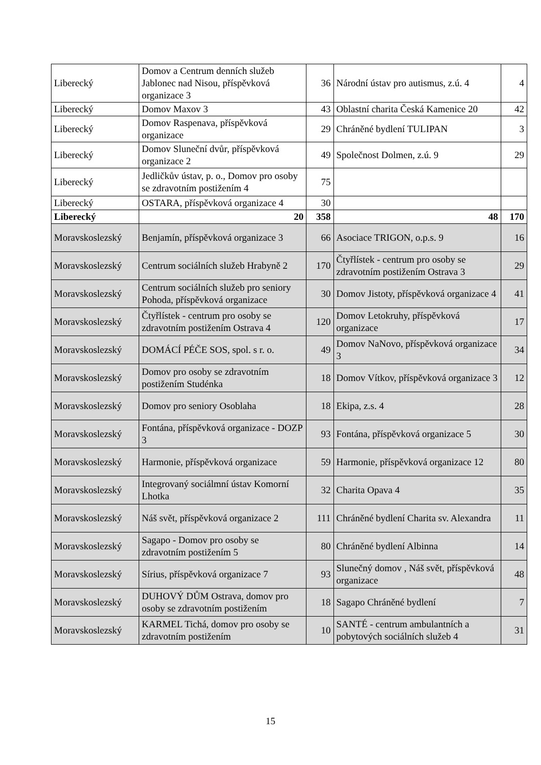| Liberecký | Domov a Centrum denních služeb Jablonec nad Nisou, příspěvková organizace 3 | 36 | Národní ústav pro autismus, z.ú. 4 | 4 |
| Liberecký | Domov Maxov 3 | 43 | Oblastní charita Česká Kamenice 20 | 42 |
| Liberecký | Domov Raspenava, příspěvková organizace | 29 | Chráněné bydlení TULIPAN | 3 |
| Liberecký | Domov Sluneční dvůr, příspěvková organizace 2 | 49 | Společnost Dolmen, z.ú. 9 | 29 |
| Liberecký | Jedličkův ústav, p. o., Domov pro osoby se zdravotním postižením 4 | 75 | | |
| Liberecký | OSTARA, příspěvková organizace 4 | 30 | | |
| Liberecký | 20 | 358 | 48 | 170 |
| Moravskoslezský | Benjamín, příspěvková organizace 3 | 66 | Asociace TRIGON, o.p.s. 9 | 16 |
| Moravskoslezský | Centrum sociálních služeb Hrabyně 2 | 170 | Čtyřlístek - centrum pro osoby se zdravotním postižením Ostrava 3 | 29 |
| Moravskoslezský | Centrum sociálních služeb pro seniory Pohoda, příspěvková organizace | 30 | Domov Jistoty, příspěvková organizace 4 | 41 |
| Moravskoslezský | Čtyřlístek - centrum pro osoby se zdravotním postižením Ostrava 4 | 120 | Domov Letokruhy, příspěvková organizace | 17 |
| Moravskoslezský | DOMÁCÍ PÉČE SOS, spol. s r. o. | 49 | Domov NaNovo, příspěvková organizace 3 | 34 |
| Moravskoslezský | Domov pro osoby se zdravotním postižením Studénka | 18 | Domov Vítkov, příspěvková organizace 3 | 12 |
| Moravskoslezský | Domov pro seniory Osoblaha | 18 | Ekipa, z.s. 4 | 28 |
| Moravskoslezský | Fontána, příspěvková organizace - DOZP 3 | 93 | Fontána, příspěvková organizace 5 | 30 |
| Moravskoslezský | Harmonie, příspěvková organizace | 59 | Harmonie, příspěvková organizace 12 | 80 |
| Moravskoslezský | Integrovaný sociálmní ústav Komorní Lhotka | 32 | Charita Opava 4 | 35 |
| Moravskoslezský | Náš svět, příspěvková organizace 2 | 111 | Chráněné bydlení Charita sv. Alexandra | 11 |
| Moravskoslezský | Sagapo - Domov pro osoby se zdravotním postižením 5 | 80 | Chráněné bydlení Albinna | 14 |
| Moravskoslezský | Sírius, příspěvková organizace 7 | 93 | Slunečný domov , Náš svět, příspěvková organizace | 48 |
| Moravskoslezský | DUHOVÝ DŮM Ostrava, domov pro osoby se zdravotním postižením | 18 | Sagapo Chráněné bydlení | 7 |
| Moravskoslezský | KARMEL Tichá, domov pro osoby se zdravotním postižením | 10 | SANTÉ - centrum ambulantních a pobytových sociálních služeb 4 | 31 |
15